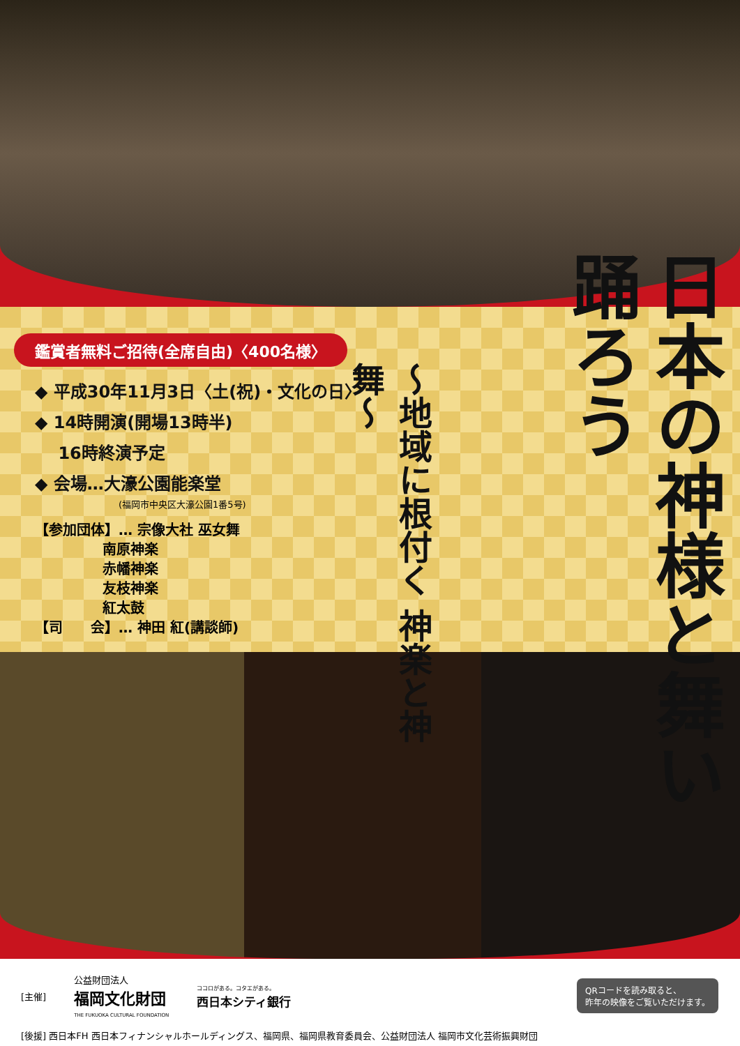日本の神様と舞い踊ろう
～地域に根付く 神楽と神舞～
鑑賞者無料ご招待(全席自由)〈400名様〉
◆ 平成30年11月3日〈土(祝)・文化の日〉
◆ 14時開演(開場13時半)
16時終演予定
◆ 会場…大濠公園能楽堂
(福岡市中央区大濠公園1番5号)
【参加団体】… 宗像大社 巫女舞
南原神楽
赤幡神楽
友枝神楽
紅太鼓
【司　　会】… 神田 紅(講談師)
[主催] 公益財団法人
福岡文化財団
THE FUKUOKA CULTURAL FOUNDATION ココロがある。コタエがある。
西日本シティ銀行 QRコードを読み取ると、
昨年の映像をご覧いただけます。
[後援] 西日本FH 西日本フィナンシャルホールディングス、福岡県、福岡県教育委員会、公益財団法人 福岡市文化芸術振興財団